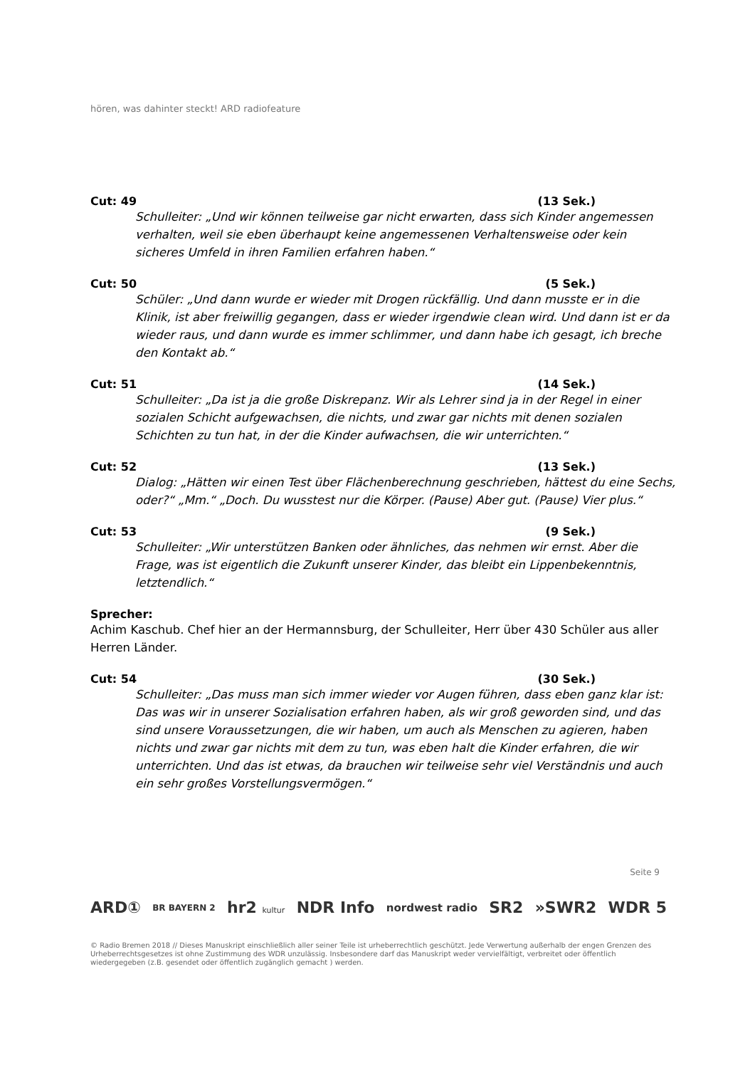hören, was dahinter steckt! ARD radiofeature
Cut: 49 (13 Sek.)
Schulleiter: „Und wir können teilweise gar nicht erwarten, dass sich Kinder angemessen verhalten, weil sie eben überhaupt keine angemessenen Verhaltensweise oder kein sicheres Umfeld in ihren Familien erfahren haben.“
Cut: 50 (5 Sek.)
Schüler: „Und dann wurde er wieder mit Drogen rückfällig. Und dann musste er in die Klinik, ist aber freiwillig gegangen, dass er wieder irgendwie clean wird. Und dann ist er da wieder raus, und dann wurde es immer schlimmer, und dann habe ich gesagt, ich breche den Kontakt ab.“
Cut: 51 (14 Sek.)
Schulleiter: „Da ist ja die große Diskrepanz. Wir als Lehrer sind ja in der Regel in einer sozialen Schicht aufgewachsen, die nichts, und zwar gar nichts mit denen sozialen Schichten zu tun hat, in der die Kinder aufwachsen, die wir unterrichten.“
Cut: 52 (13 Sek.)
Dialog: „Hätten wir einen Test über Flächenberechnung geschrieben, hättest du eine Sechs, oder?“ „Mm.“ „Doch. Du wusstest nur die Körper. (Pause) Aber gut. (Pause) Vier plus.“
Cut: 53 (9 Sek.)
Schulleiter: „Wir unterstützen Banken oder ähnliches, das nehmen wir ernst. Aber die Frage, was ist eigentlich die Zukunft unserer Kinder, das bleibt ein Lippenbekenntnis, letztendlich.“
Sprecher:
Achim Kaschub. Chef hier an der Hermannsburg, der Schulleiter, Herr über 430 Schüler aus aller Herren Länder.
Cut: 54 (30 Sek.)
Schulleiter: „Das muss man sich immer wieder vor Augen führen, dass eben ganz klar ist: Das was wir in unserer Sozialisation erfahren haben, als wir groß geworden sind, und das sind unsere Voraussetzungen, die wir haben, um auch als Menschen zu agieren, haben nichts und zwar gar nichts mit dem zu tun, was eben halt die Kinder erfahren, die wir unterrichten. Und das ist etwas, da brauchen wir teilweise sehr viel Verständnis und auch ein sehr großes Vorstellungsvermögen.“
Seite 9
ARD① BR BAYERN 2 hr2 kultur NDR Info nordwest radio SR2 »SWR2 WDR 5
© Radio Bremen 2018 // Dieses Manuskript einschließlich aller seiner Teile ist urheberrechtlich geschützt. Jede Verwertung außerhalb der engen Grenzen des Urheberrechtsgesetzes ist ohne Zustimmung des WDR unzulässig. Insbesondere darf das Manuskript weder vervielfältigt, verbreitet oder öffentlich wiedergegeben (z.B. gesendet oder öffentlich zugänglich gemacht ) werden.